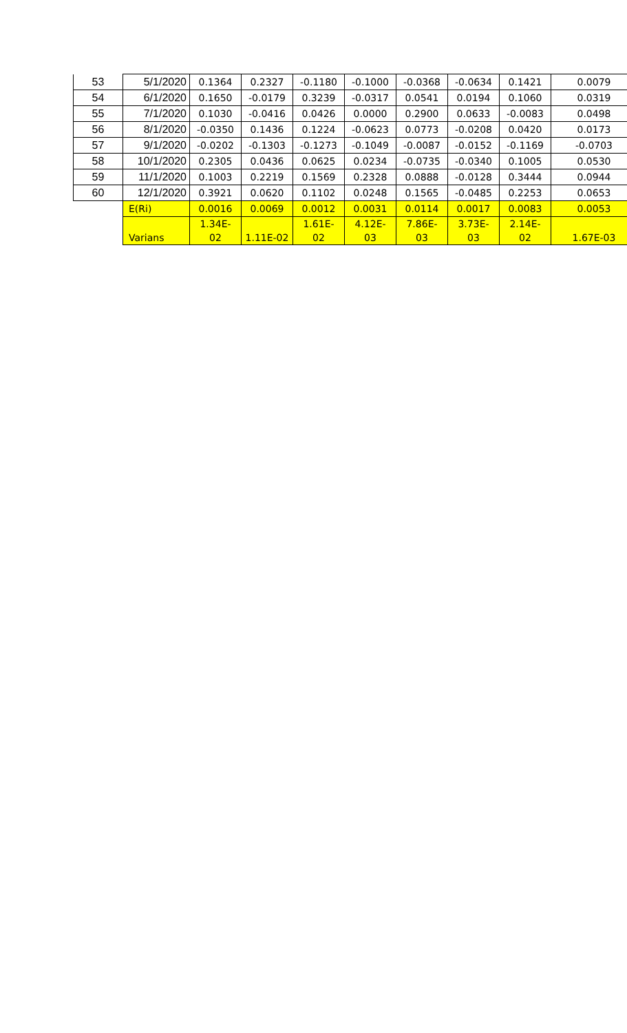| 53 | 5/1/2020 | 0.1364 | 0.2327 | -0.1180 | -0.1000 | -0.0368 | -0.0634 | 0.1421 | 0.0079 |
| 54 | 6/1/2020 | 0.1650 | -0.0179 | 0.3239 | -0.0317 | 0.0541 | 0.0194 | 0.1060 | 0.0319 |
| 55 | 7/1/2020 | 0.1030 | -0.0416 | 0.0426 | 0.0000 | 0.2900 | 0.0633 | -0.0083 | 0.0498 |
| 56 | 8/1/2020 | -0.0350 | 0.1436 | 0.1224 | -0.0623 | 0.0773 | -0.0208 | 0.0420 | 0.0173 |
| 57 | 9/1/2020 | -0.0202 | -0.1303 | -0.1273 | -0.1049 | -0.0087 | -0.0152 | -0.1169 | -0.0703 |
| 58 | 10/1/2020 | 0.2305 | 0.0436 | 0.0625 | 0.0234 | -0.0735 | -0.0340 | 0.1005 | 0.0530 |
| 59 | 11/1/2020 | 0.1003 | 0.2219 | 0.1569 | 0.2328 | 0.0888 | -0.0128 | 0.3444 | 0.0944 |
| 60 | 12/1/2020 | 0.3921 | 0.0620 | 0.1102 | 0.0248 | 0.1565 | -0.0485 | 0.2253 | 0.0653 |
| | E(Ri) | 0.0016 | 0.0069 | 0.0012 | 0.0031 | 0.0114 | 0.0017 | 0.0083 | 0.0053 |
| | Varians | 1.34E- 02 | 1.11E-02 | 1.61E- 02 | 4.12E- 03 | 7.86E- 03 | 3.73E- 03 | 2.14E- 02 | 1.67E-03 |